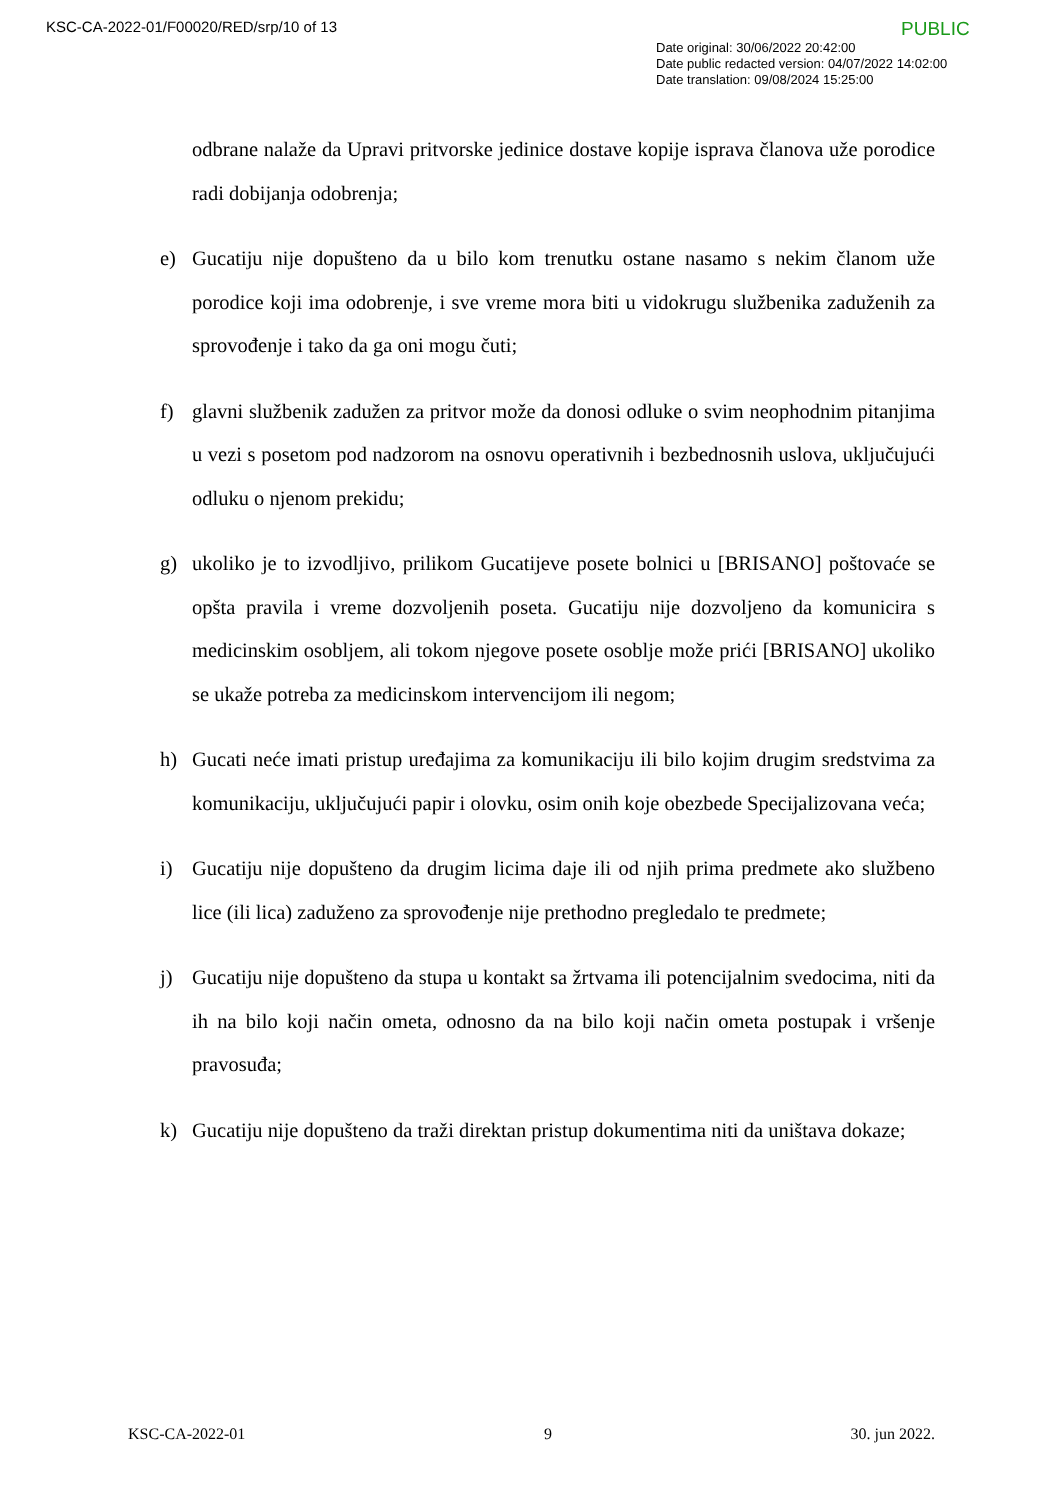KSC-CA-2022-01/F00020/RED/srp/10 of 13
PUBLIC
Date original: 30/06/2022 20:42:00
Date public redacted version: 04/07/2022 14:02:00
Date translation: 09/08/2024 15:25:00
odbrane nalaže da Upravi pritvorske jedinice dostave kopije isprava članova uže porodice radi dobijanja odobrenja;
e) Gucatiju nije dopušteno da u bilo kom trenutku ostane nasamo s nekim članom uže porodice koji ima odobrenje, i sve vreme mora biti u vidokrugu službenika zaduženih za sprovođenje i tako da ga oni mogu čuti;
f) glavni službenik zadužen za pritvor može da donosi odluke o svim neophodnim pitanjima u vezi s posetom pod nadzorom na osnovu operativnih i bezbednosnih uslova, uključujući odluku o njenom prekidu;
g) ukoliko je to izvodljivo, prilikom Gucatijeve posete bolnici u [BRISANO] poštovaće se opšta pravila i vreme dozvoljenih poseta. Gucatiju nije dozvoljeno da komunicira s medicinskim osobljem, ali tokom njegove posete osoblje može prići [BRISANO] ukoliko se ukaže potreba za medicinskom intervencijom ili negom;
h) Gucati neće imati pristup uređajima za komunikaciju ili bilo kojim drugim sredstvima za komunikaciju, uključujući papir i olovku, osim onih koje obezbede Specijalizovana veća;
i) Gucatiju nije dopušteno da drugim licima daje ili od njih prima predmete ako službeno lice (ili lica) zaduženo za sprovođenje nije prethodno pregledalo te predmete;
j) Gucatiju nije dopušteno da stupa u kontakt sa žrtvama ili potencijalnim svedocima, niti da ih na bilo koji način ometa, odnosno da na bilo koji način ometa postupak i vršenje pravosuđa;
k) Gucatiju nije dopušteno da traži direktan pristup dokumentima niti da uništava dokaze;
KSC-CA-2022-01 9 30. jun 2022.